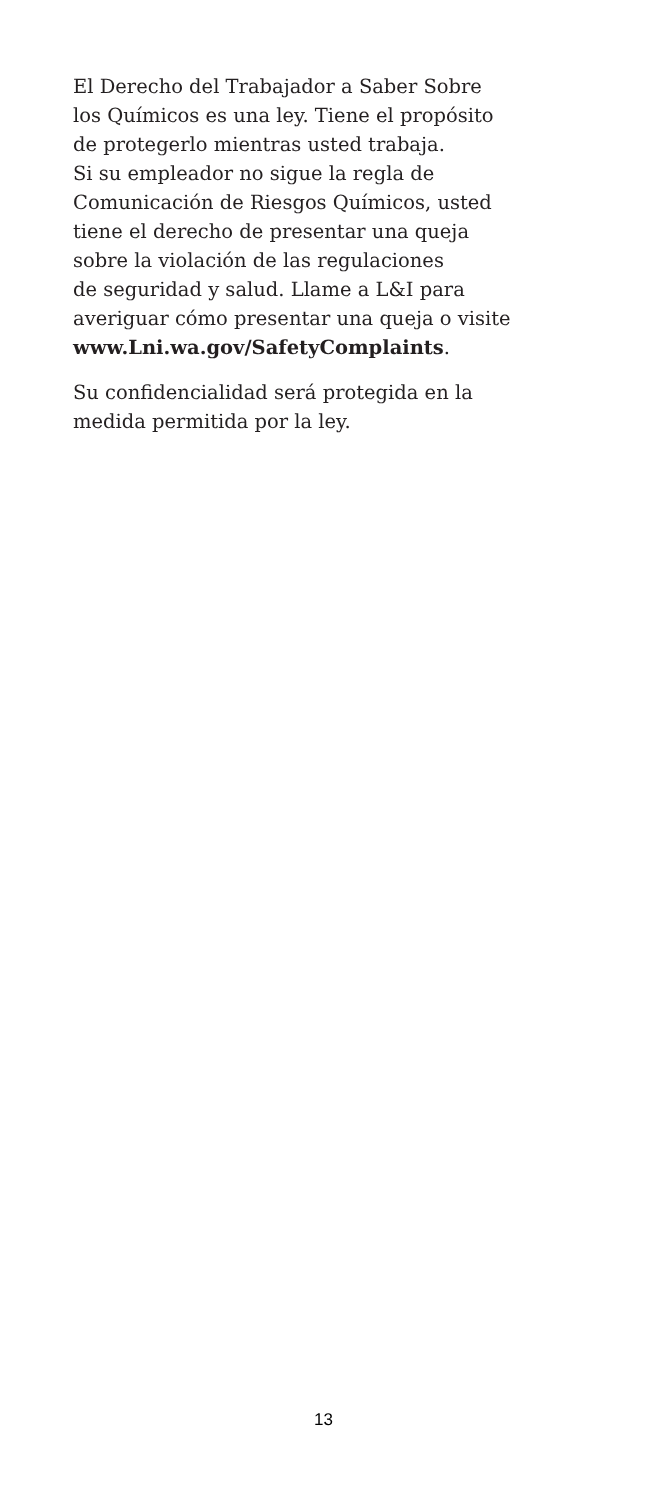El Derecho del Trabajador a Saber Sobre
los Químicos es una ley. Tiene el propósito
de protegerlo mientras usted trabaja.
Si su empleador no sigue la regla de
Comunicación de Riesgos Químicos, usted
tiene el derecho de presentar una queja
sobre la violación de las regulaciones
de seguridad y salud. Llame a L&I para
averiguar cómo presentar una queja o visite
www.Lni.wa.gov/SafetyComplaints.
Su confidencialidad será protegida en la
medida permitida por la ley.
13